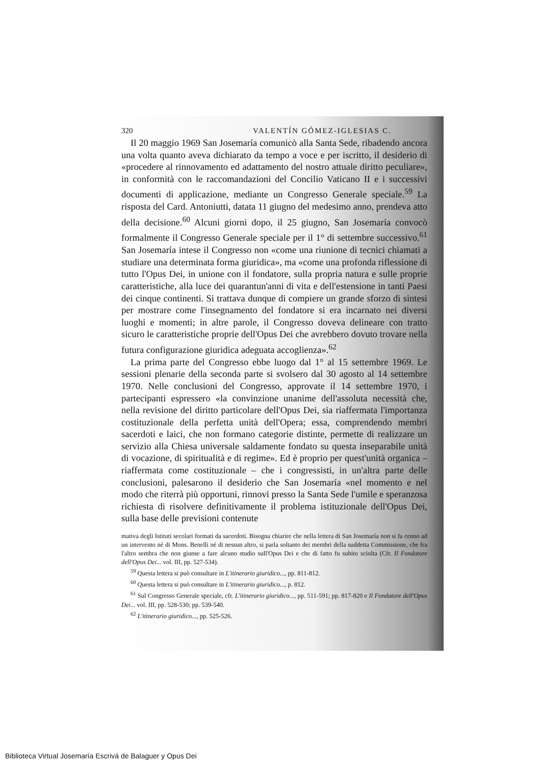320 VALENTÍN GÓMEZ-IGLESIAS C.
Il 20 maggio 1969 San Josemaría comunicò alla Santa Sede, ribadendo ancora una volta quanto aveva dichiarato da tempo a voce e per iscritto, il desiderio di «procedere al rinnovamento ed adattamento del nostro attuale diritto peculiare», in conformità con le raccomandazioni del Concilio Vaticano II e i successivi documenti di applicazione, mediante un Congresso Generale speciale.<sup>59</sup> La risposta del Card. Antoniutti, datata 11 giugno del medesimo anno, prendeva atto della decisione.<sup>60</sup> Alcuni giorni dopo, il 25 giugno, San Josemaría convocò formalmente il Congresso Generale speciale per il 1° di settembre successivo.<sup>61</sup> San Josemaría intese il Congresso non «come una riunione di tecnici chiamati a studiare una determinata forma giuridica», ma «come una profonda riflessione di tutto l'Opus Dei, in unione con il fondatore, sulla propria natura e sulle proprie caratteristiche, alla luce dei quarantun'anni di vita e dell'estensione in tanti Paesi dei cinque continenti. Si trattava dunque di compiere un grande sforzo di sintesi per mostrare come l'insegnamento del fondatore si era incarnato nei diversi luoghi e momenti; in altre parole, il Congresso doveva delineare con tratto sicuro le caratteristiche proprie dell'Opus Dei che avrebbero dovuto trovare nella futura configurazione giuridica adeguata accoglienza».<sup>62</sup>
La prima parte del Congresso ebbe luogo dal 1° al 15 settembre 1969. Le sessioni plenarie della seconda parte si svolsero dal 30 agosto al 14 settembre 1970. Nelle conclusioni del Congresso, approvate il 14 settembre 1970, i partecipanti espressero «la convinzione unanime dell'assoluta necessità che, nella revisione del diritto particolare dell'Opus Dei, sia riaffermata l'importanza costituzionale della perfetta unità dell'Opera; essa, comprendendo membri sacerdoti e laici, che non formano categorie distinte, permette di realizzare un servizio alla Chiesa universale saldamente fondato su questa inseparabile unità di vocazione, di spiritualità e di regime». Ed è proprio per quest'unità organica –riaffermata come costituzionale – che i congressisti, in un'altra parte delle conclusioni, palesarono il desiderio che San Josemaría «nel momento e nel modo che riterrà più opportuni, rinnovi presso la Santa Sede l'umile e speranzosa richiesta di risolvere definitivamente il problema istituzionale dell'Opus Dei, sulla base delle previsioni contenute
mativa degli Istituti secolari formati da sacerdoti. Bisogna chiarire che nella lettera di San Josemaría non si fa cenno ad un intervento né di Mons. Benelli né di nessun altro, si parla soltanto dei membri della suddetta Commissione, che fra l'altro sembra che non giunse a fare alcuno studio sull'Opus Dei e che di fatto fu subito sciolta (Cfr. Il Fondatore dell'Opus Dei... vol. III, pp. 527-534).
<sup>59</sup> Questa lettera si può consultare in L'itinerario giuridico..., pp. 811-812.
<sup>60</sup> Questa lettera si può consultare in L'itinerario giuridico..., p. 812.
<sup>61</sup> Sul Congresso Generale speciale, cfr. L'itinerario giuridico..., pp. 511-591; pp. 817-820 e Il Fondatore dell'Opus Dei... vol. III, pp. 528-530; pp. 539-540.
<sup>62</sup> L'itinerario giuridico..., pp. 525-526.
Biblioteca Virtual Josemaría Escrivá de Balaguer y Opus Dei